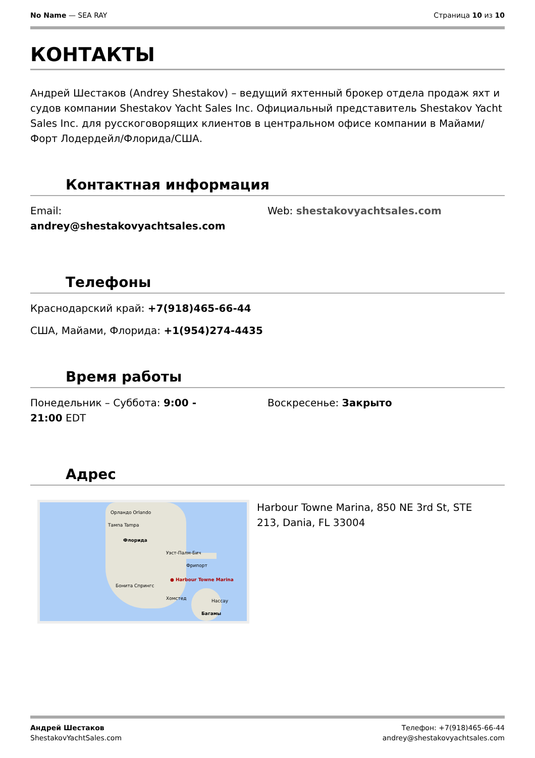No Name — SEA RAY Страница 10 из 10
КОНТАКТЫ
Андрей Шестаков (Andrey Shestakov) – ведущий яхтенный брокер отдела продаж яхт и судов компании Shestakov Yacht Sales Inc. Официальный представитель Shestakov Yacht Sales Inc. для русскоговорящих клиентов в центральном офисе компании в Майами/Форт Лодердейл/Флорида/США.
Контактная информация
Email:
andrey@shestakovyachtsales.com
Web: shestakovyachtsales.com
Телефоны
Краснодарский край: +7(918)465-66-44
США, Майами, Флорида: +1(954)274-4435
Время работы
Понедельник – Суббота: 9:00 -
21:00 EDT
Воскресенье: Закрыто
Адрес
Орландо Orlando
Тампа Tampa
Флорида
Уэст-Палм-Бич
● Harbour Towne Marina
Фрипорт
Бонита Спрингс
Нассау
Багамы
Хомстед
Harbour Towne Marina, 850 NE 3rd St, STE 213, Dania, FL 33004
Андрей Шестаков
ShestakovYachtSales.com
Телефон: +7(918)465-66-44
andrey@shestakovyachtsales.com